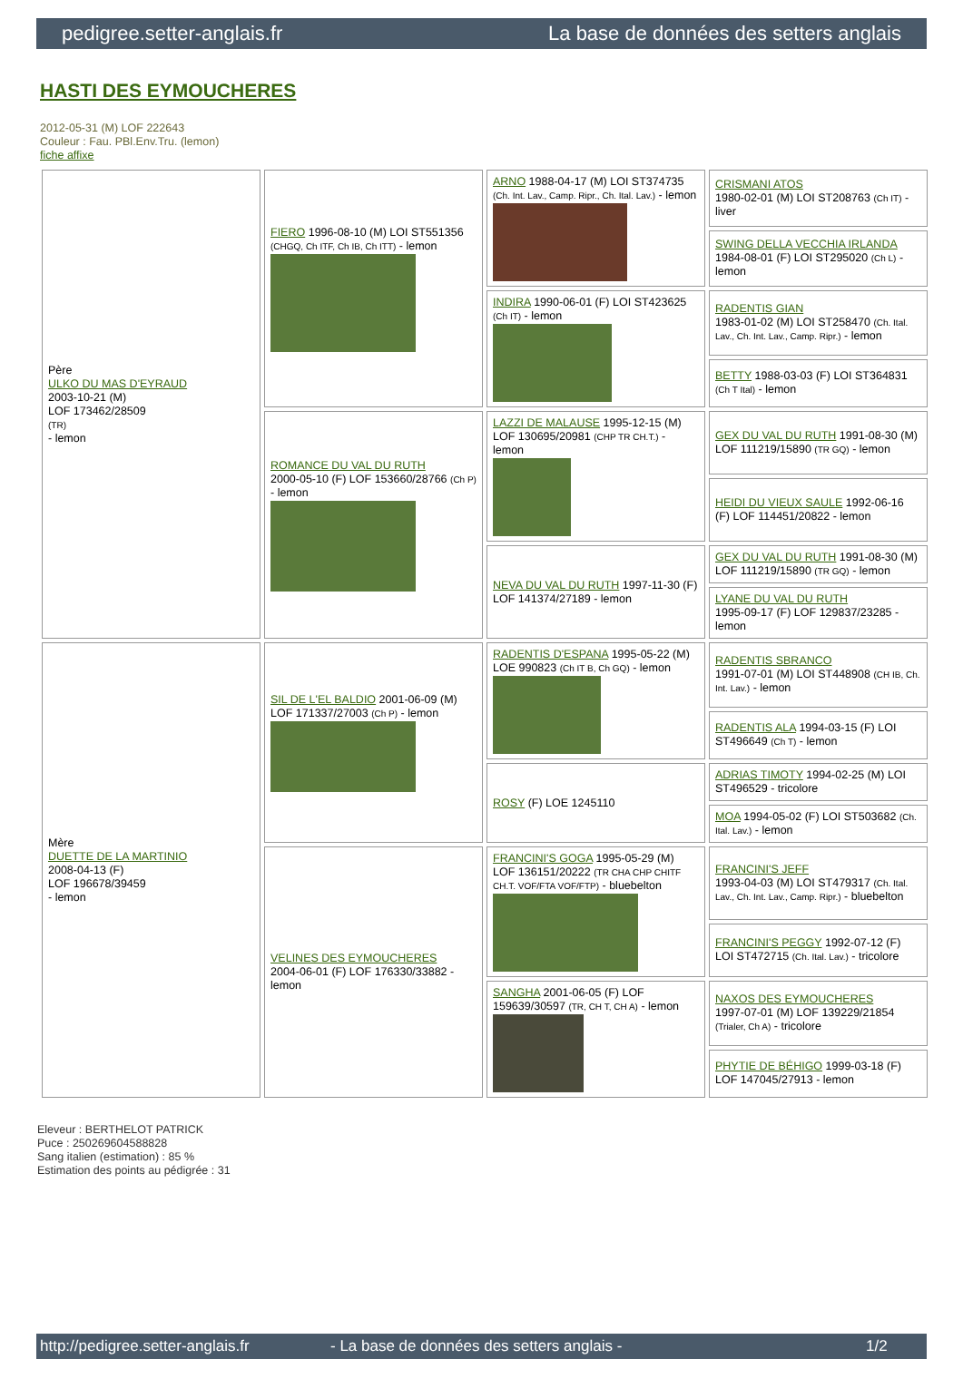pedigree.setter-anglais.fr La base de données des setters anglais
HASTI DES EYMOUCHERES
2012-05-31 (M) LOF 222643
Couleur : Fau. PBl.Env.Tru. (lemon)
fiche affixe
| Père ULKO DU MAS D'EYRAUD 2003-10-21 (M) LOF 173462/28509 (TR) - lemon | FIERO 1996-08-10 (M) LOI ST551356 (CHGQ, Ch ITF, Ch IB, Ch ITT) - lemon | ARNO 1988-04-17 (M) LOI ST374735 (Ch. Int. Lav., Camp. Ripr., Ch. Ital. Lav.) - lemon | CRISMANI ATOS 1980-02-01 (M) LOI ST208763 (Ch IT) - liver |
| | | | SWING DELLA VECCHIA IRLANDA 1984-08-01 (F) LOI ST295020 (Ch L) - lemon |
| | | INDIRA 1990-06-01 (F) LOI ST423625 (Ch IT) - lemon | RADENTIS GIAN 1983-01-02 (M) LOI ST258470 (Ch. Ital. Lav., Ch. Int. Lav., Camp. Ripr.) - lemon |
| | | | BETTY 1988-03-03 (F) LOI ST364831 (Ch T Ital) - lemon |
| | ROMANCE DU VAL DU RUTH 2000-05-10 (F) LOF 153660/28766 (Ch P) - lemon | LAZZI DE MALAUSE 1995-12-15 (M) LOF 130695/20981 (CHP TR CH.T.) - lemon | GEX DU VAL DU RUTH 1991-08-30 (M) LOF 111219/15890 (TR GQ) - lemon |
| | | | HEIDI DU VIEUX SAULE 1992-06-16 (F) LOF 114451/20822 - lemon |
| | | NEVA DU VAL DU RUTH 1997-11-30 (F) LOF 141374/27189 - lemon | GEX DU VAL DU RUTH 1991-08-30 (M) LOF 111219/15890 (TR GQ) - lemon |
| | | | LYANE DU VAL DU RUTH 1995-09-17 (F) LOF 129837/23285 - lemon |
| Mère DUETTE DE LA MARTINIO 2008-04-13 (F) LOF 196678/39459 - lemon | SIL DE L'EL BALDIO 2001-06-09 (M) LOF 171337/27003 (Ch P) - lemon | RADENTIS D'ESPANA 1995-05-22 (M) LOE 990823 (Ch IT B, Ch GQ) - lemon | RADENTIS SBRANCO 1991-07-01 (M) LOI ST448908 (CH IB, Ch. Int. Lav.) - lemon |
| | | | RADENTIS ALA 1994-03-15 (F) LOI ST496649 (Ch T) - lemon |
| | | ROSY (F) LOE 1245110 | ADRIAS TIMOTY 1994-02-25 (M) LOI ST496529 - tricolore |
| | | | MOA 1994-05-02 (F) LOI ST503682 (Ch. Ital. Lav.) - lemon |
| | VELINES DES EYMOUCHERES 2004-06-01 (F) LOF 176330/33882 - lemon | FRANCINI'S GOGA 1995-05-29 (M) LOF 136151/20222 (TR CHA CHP CHITF CH.T. VOF/FTA VOF/FTP) - bluebelton | FRANCINI'S JEFF 1993-04-03 (M) LOI ST479317 (Ch. Ital. Lav., Ch. Int. Lav., Camp. Ripr.) - bluebelton |
| | | | FRANCINI'S PEGGY 1992-07-12 (F) LOI ST472715 (Ch. Ital. Lav.) - tricolore |
| | | SANGHA 2001-06-05 (F) LOF 159639/30597 (TR, CH T, CH A) - lemon | NAXOS DES EYMOUCHERES 1997-07-01 (M) LOF 139229/21854 (Trialer, Ch A) - tricolore |
| | | | PHYTIE DE BÉHIGO 1999-03-18 (F) LOF 147045/27913 - lemon |
Eleveur : BERTHELOT PATRICK
Puce : 250269604588828
Sang italien (estimation) : 85 %
Estimation des points au pédigrée : 31
http://pedigree.setter-anglais.fr - La base de données des setters anglais - 1/2